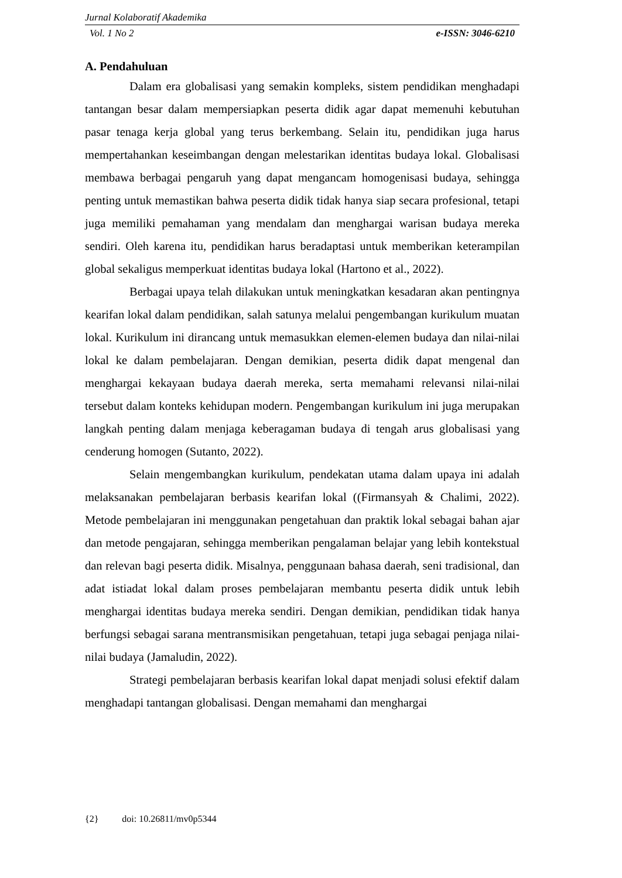Jurnal Kolaboratif Akademika
Vol. 1 No 2 e-ISSN: 3046-6210
A. Pendahuluan
Dalam era globalisasi yang semakin kompleks, sistem pendidikan menghadapi tantangan besar dalam mempersiapkan peserta didik agar dapat memenuhi kebutuhan pasar tenaga kerja global yang terus berkembang. Selain itu, pendidikan juga harus mempertahankan keseimbangan dengan melestarikan identitas budaya lokal. Globalisasi membawa berbagai pengaruh yang dapat mengancam homogenisasi budaya, sehingga penting untuk memastikan bahwa peserta didik tidak hanya siap secara profesional, tetapi juga memiliki pemahaman yang mendalam dan menghargai warisan budaya mereka sendiri. Oleh karena itu, pendidikan harus beradaptasi untuk memberikan keterampilan global sekaligus memperkuat identitas budaya lokal (Hartono et al., 2022).
Berbagai upaya telah dilakukan untuk meningkatkan kesadaran akan pentingnya kearifan lokal dalam pendidikan, salah satunya melalui pengembangan kurikulum muatan lokal. Kurikulum ini dirancang untuk memasukkan elemen-elemen budaya dan nilai-nilai lokal ke dalam pembelajaran. Dengan demikian, peserta didik dapat mengenal dan menghargai kekayaan budaya daerah mereka, serta memahami relevansi nilai-nilai tersebut dalam konteks kehidupan modern. Pengembangan kurikulum ini juga merupakan langkah penting dalam menjaga keberagaman budaya di tengah arus globalisasi yang cenderung homogen (Sutanto, 2022).
Selain mengembangkan kurikulum, pendekatan utama dalam upaya ini adalah melaksanakan pembelajaran berbasis kearifan lokal ((Firmansyah & Chalimi, 2022). Metode pembelajaran ini menggunakan pengetahuan dan praktik lokal sebagai bahan ajar dan metode pengajaran, sehingga memberikan pengalaman belajar yang lebih kontekstual dan relevan bagi peserta didik. Misalnya, penggunaan bahasa daerah, seni tradisional, dan adat istiadat lokal dalam proses pembelajaran membantu peserta didik untuk lebih menghargai identitas budaya mereka sendiri. Dengan demikian, pendidikan tidak hanya berfungsi sebagai sarana mentransmisikan pengetahuan, tetapi juga sebagai penjaga nilai-nilai budaya (Jamaludin, 2022).
Strategi pembelajaran berbasis kearifan lokal dapat menjadi solusi efektif dalam menghadapi tantangan globalisasi. Dengan memahami dan menghargai
{2} doi: 10.26811/mv0p5344